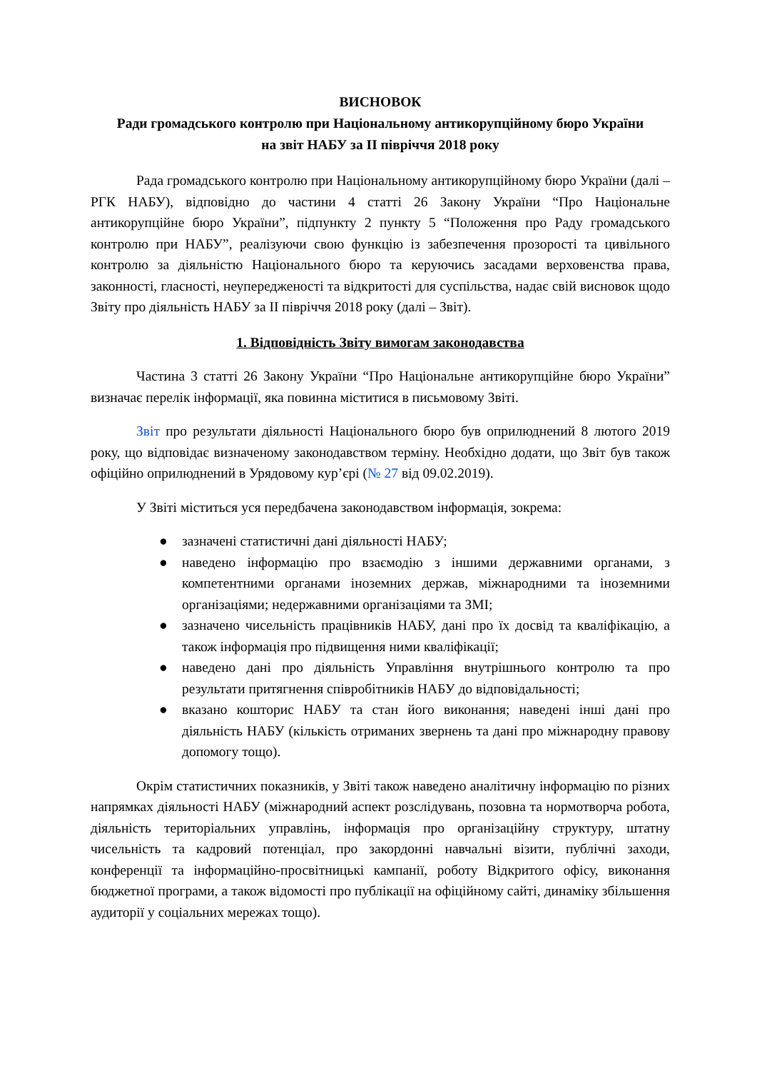ВИСНОВОК
Ради громадського контролю при Національному антикорупційному бюро України
на звіт НАБУ за ІІ півріччя 2018 року
Рада громадського контролю при Національному антикорупційному бюро України (далі – РГК НАБУ), відповідно до частини 4 статті 26 Закону України “Про Національне антикорупційне бюро України”, підпункту 2 пункту 5 “Положення про Раду громадського контролю при НАБУ”, реалізуючи свою функцію із забезпечення прозорості та цивільного контролю за діяльністю Національного бюро та керуючись засадами верховенства права, законності, гласності, неупередженості та відкритості для суспільства, надає свій висновок щодо Звіту про діяльність НАБУ за ІІ півріччя 2018 року (далі – Звіт).
1. Відповідність Звіту вимогам законодавства
Частина 3 статті 26 Закону України “Про Національне антикорупційне бюро України” визначає перелік інформації, яка повинна міститися в письмовому Звіті.
Звіт про результати діяльності Національного бюро був оприлюднений 8 лютого 2019 року, що відповідає визначеному законодавством терміну. Необхідно додати, що Звіт був також офіційно оприлюднений в Урядовому кур’єрі (№ 27 від 09.02.2019).
У Звіті міститься уся передбачена законодавством інформація, зокрема:
● зазначені статистичні дані діяльності НАБУ;
● наведено інформацію про взаємодію з іншими державними органами, з компетентними органами іноземних держав, міжнародними та іноземними організаціями; недержавними організаціями та ЗМІ;
● зазначено чисельність працівників НАБУ, дані про їх досвід та кваліфікацію, а також інформація про підвищення ними кваліфікації;
● наведено дані про діяльність Управління внутрішнього контролю та про результати притягнення співробітників НАБУ до відповідальності;
● вказано кошторис НАБУ та стан його виконання; наведені інші дані про діяльність НАБУ (кількість отриманих звернень та дані про міжнародну правову допомогу тощо).
Окрім статистичних показників, у Звіті також наведено аналітичну інформацію по різних напрямках діяльності НАБУ (міжнародний аспект розслідувань, позовна та нормотворча робота, діяльність територіальних управлінь, інформація про організаційну структуру, штатну чисельність та кадровий потенціал, про закордонні навчальні візити, публічні заходи, конференції та інформаційно-просвітницькі кампанії, роботу Відкритого офісу, виконання бюджетної програми, а також відомості про публікації на офіційному сайті, динаміку збільшення аудиторії у соціальних мережах тощо).